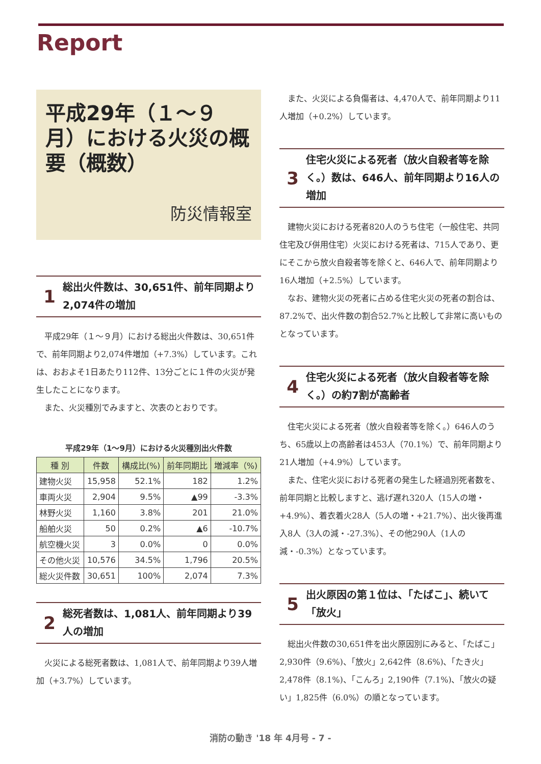Report
平成29年（１～９月）における火災の概要（概数）
防災情報室
1
総出火件数は、30,651件、前年同期より2,074件の増加
平成29年（１～９月）における総出火件数は、30,651件で、前年同期より2,074件増加（+7.3%）しています。これは、おおよそ1日あたり112件、13分ごとに１件の火災が発生したことになります。
また、火災種別でみますと、次表のとおりです。
平成29年（1～9月）における火災種別出火件数
| 種 別 | 件数 | 構成比(%) | 前年同期比 | 増減率（%) |
| --- | --- | --- | --- | --- |
| 建物火災 | 15,958 | 52.1% | 182 | 1.2% |
| 車両火災 | 2,904 | 9.5% | ▲99 | -3.3% |
| 林野火災 | 1,160 | 3.8% | 201 | 21.0% |
| 船舶火災 | 50 | 0.2% | ▲6 | -10.7% |
| 航空機火災 | 3 | 0.0% | 0 | 0.0% |
| その他火災 | 10,576 | 34.5% | 1,796 | 20.5% |
| 総火災件数 | 30,651 | 100% | 2,074 | 7.3% |
2
総死者数は、1,081人、前年同期より39人の増加
火災による総死者数は、1,081人で、前年同期より39人増加（+3.7%）しています。
また、火災による負傷者は、4,470人で、前年同期より11人増加（+0.2%）しています。
3
住宅火災による死者（放火自殺者等を除く。）数は、646人、前年同期より16人の増加
建物火災における死者820人のうち住宅（一般住宅、共同住宅及び併用住宅）火災における死者は、715人であり、更にそこから放火自殺者等を除くと、646人で、前年同期より16人増加（+2.5%）しています。
なお、建物火災の死者に占める住宅火災の死者の割合は、87.2%で、出火件数の割合52.7%と比較して非常に高いものとなっています。
4
住宅火災による死者（放火自殺者等を除く。）の約7割が高齢者
住宅火災による死者（放火自殺者等を除く。）646人のうち、65歳以上の高齢者は453人（70.1%）で、前年同期より21人増加（+4.9%）しています。
また、住宅火災における死者の発生した経過別死者数を、前年同期と比較しますと、逃げ遅れ320人（15人の増・+4.9%）、着衣着火28人（5人の増・+21.7%）、出火後再進入8人（3人の減・-27.3%）、その他290人（1人の減・-0.3%）となっています。
5
出火原因の第１位は、「たばこ」、続いて「放火」
総出火件数の30,651件を出火原因別にみると、「たばこ」2,930件（9.6%)、「放火」2,642件（8.6%)、「たき火」2,478件（8.1%)、「こんろ」2,190件（7.1%)、「放火の疑い」1,825件（6.0%）の順となっています。
消防の動き '18 年 4月号 - 7 -